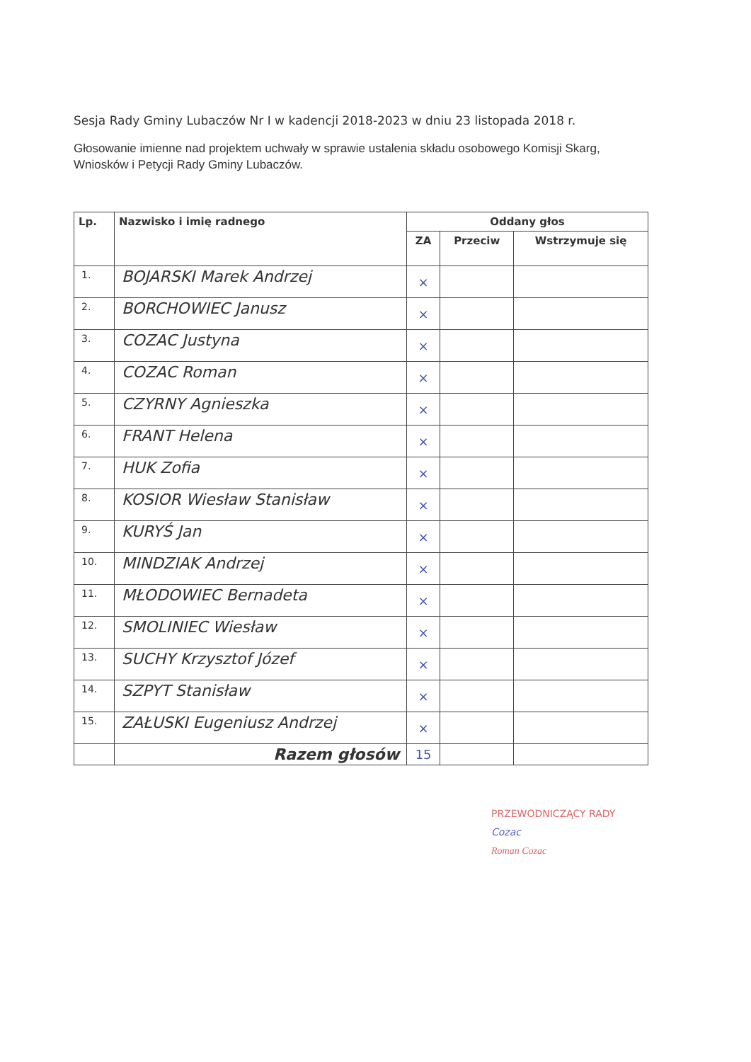Sesja Rady Gminy Lubaczów Nr I w kadencji 2018-2023 w dniu 23 listopada 2018 r.
Głosowanie imienne nad projektem uchwały w sprawie ustalenia składu osobowego Komisji Skarg, Wniosków i Petycji Rady Gminy Lubaczów.
| Lp. | Nazwisko i imię radnego | Oddany głos | | |
| --- | --- | --- | --- | --- |
| | | ZA | Przeciw | Wstrzymuje się |
| 1. | BOJARSKI Marek Andrzej | × | | |
| 2. | BORCHOWIEC Janusz | × | | |
| 3. | COZAC Justyna | × | | |
| 4. | COZAC Roman | × | | |
| 5. | CZYRNY Agnieszka | × | | |
| 6. | FRANT Helena | × | | |
| 7. | HUK Zofia | × | | |
| 8. | KOSIOR Wiesław Stanisław | × | | |
| 9. | KURYŚ Jan | × | | |
| 10. | MINDZIAK Andrzej | × | | |
| 11. | MŁODOWIEC Bernadeta | × | | |
| 12. | SMOLINIEC Wiesław | × | | |
| 13. | SUCHY Krzysztof Józef | × | | |
| 14. | SZPYT Stanisław | × | | |
| 15. | ZAŁUSKI Eugeniusz Andrzej | × | | |
| | Razem głosów | 15 | | |
PRZEWODNICZĄCY RADY
Cozac
Roman Cozac